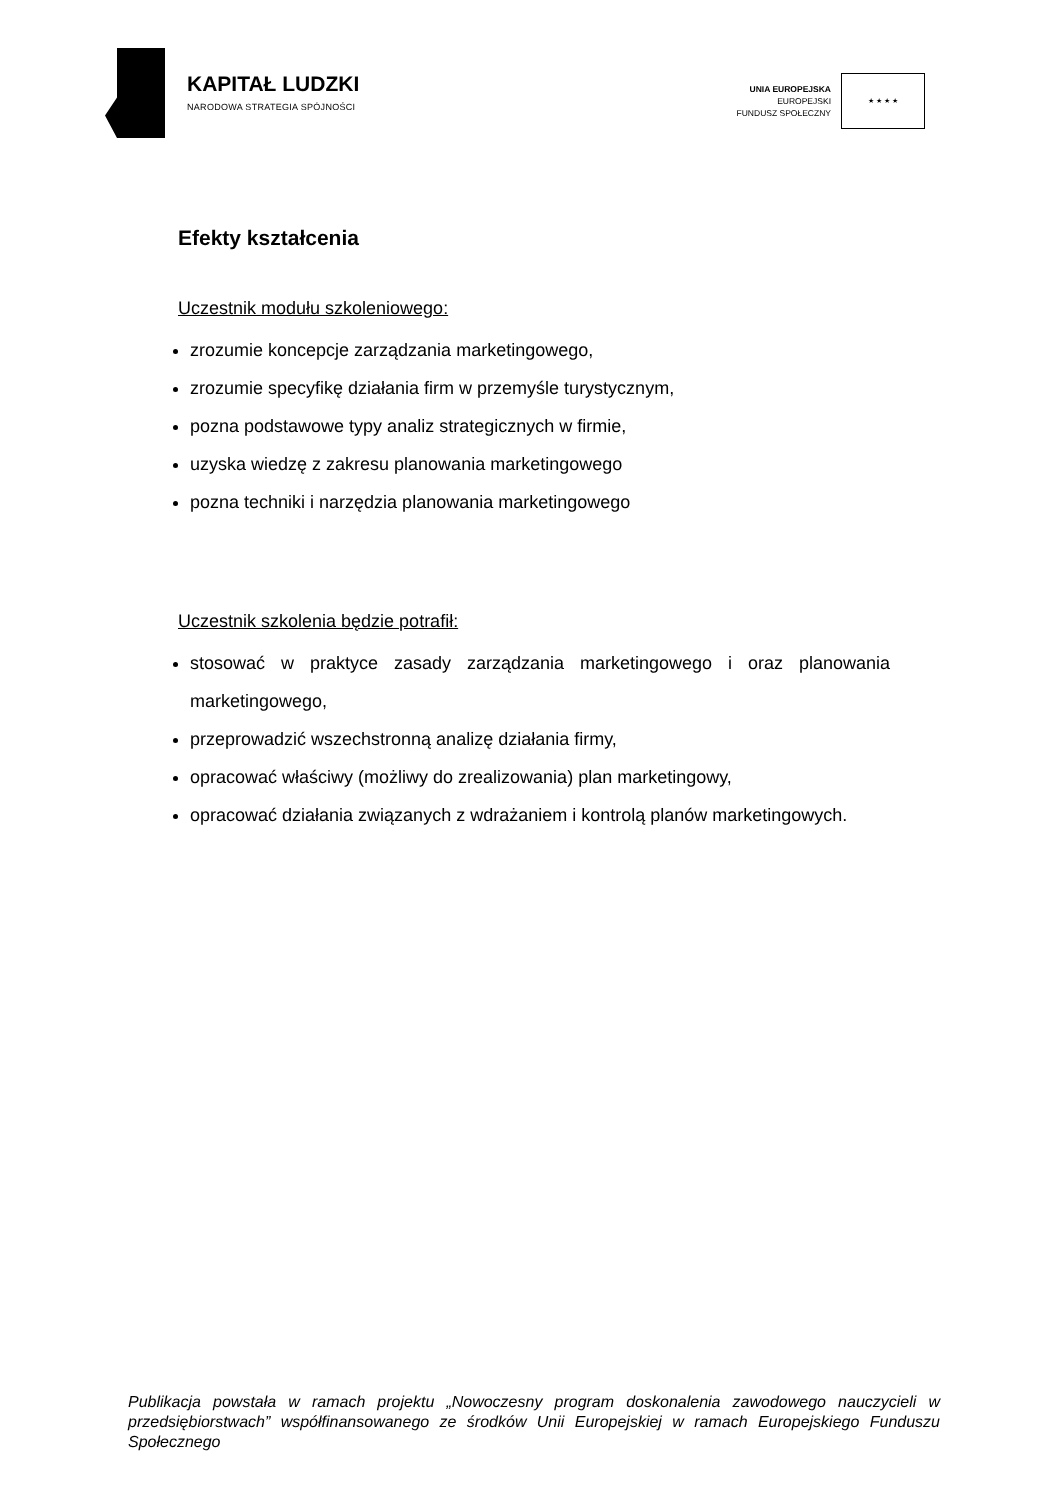KAPITAŁ LUDZKI
NARODOWA STRATEGIA SPÓJNOŚCI
UNIA EUROPEJSKA
EUROPEJSKI
FUNDUSZ SPOŁECZNY
★ ★ ★ ★
Efekty kształcenia
Uczestnik modułu szkoleniowego:
zrozumie koncepcje zarządzania marketingowego,
zrozumie specyfikę działania firm w przemyśle turystycznym,
pozna podstawowe typy analiz strategicznych w firmie,
uzyska wiedzę z zakresu planowania marketingowego
pozna techniki i narzędzia planowania marketingowego
Uczestnik szkolenia będzie potrafił:
stosować w praktyce zasady zarządzania marketingowego i oraz planowania marketingowego,
przeprowadzić wszechstronną analizę działania firmy,
opracować właściwy (możliwy do zrealizowania) plan marketingowy,
opracować działania związanych z wdrażaniem i kontrolą planów marketingowych.
Publikacja powstała w ramach projektu „Nowoczesny program doskonalenia zawodowego nauczycieli w przedsiębiorstwach” współfinansowanego ze środków Unii Europejskiej w ramach Europejskiego Funduszu Społecznego